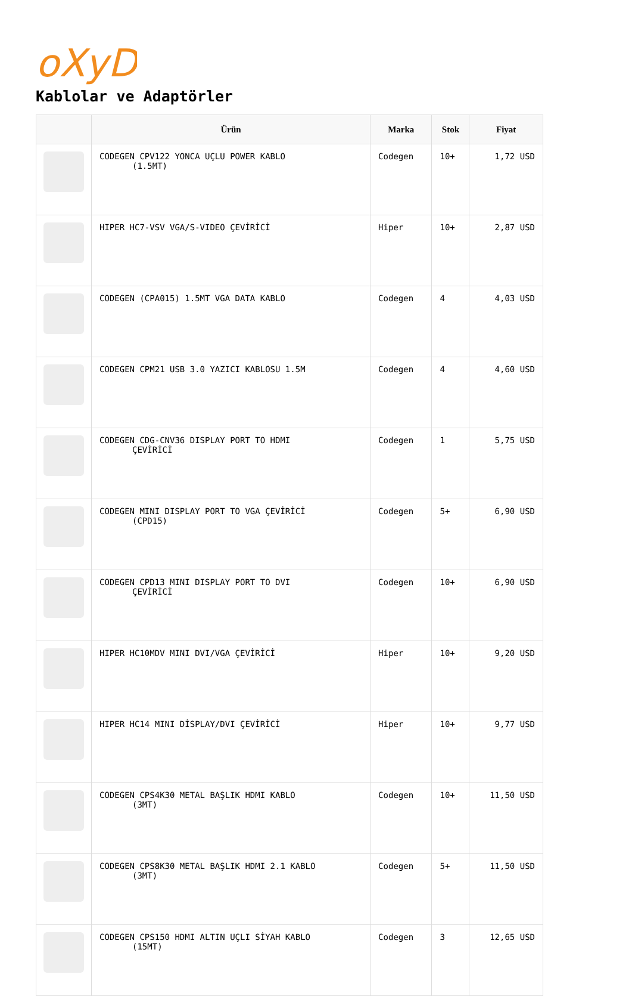oXyD
Kablolar ve Adaptörler
| | Ürün | Marka | Stok | Fiyat |
| --- | --- | --- | --- | --- |
| | CODEGEN CPV122 YONCA UÇLU POWER KABLO (1.5MT) | Codegen | 10+ | 1,72 USD |
| | HIPER HC7-VSV VGA/S-VIDEO ÇEVİRİCİ | Hiper | 10+ | 2,87 USD |
| | CODEGEN (CPA015) 1.5MT VGA DATA KABLO | Codegen | 4 | 4,03 USD |
| | CODEGEN CPM21 USB 3.0 YAZICI KABLOSU 1.5M | Codegen | 4 | 4,60 USD |
| | CODEGEN CDG-CNV36 DISPLAY PORT TO HDMI ÇEVİRİCİ | Codegen | 1 | 5,75 USD |
| | CODEGEN MINI DISPLAY PORT TO VGA ÇEVİRİCİ (CPD15) | Codegen | 5+ | 6,90 USD |
| | CODEGEN CPD13 MINI DISPLAY PORT TO DVI ÇEVİRİCİ | Codegen | 10+ | 6,90 USD |
| | HIPER HC10MDV MINI DVI/VGA ÇEVİRİCİ | Hiper | 10+ | 9,20 USD |
| | HIPER HC14 MINI DİSPLAY/DVI ÇEVİRİCİ | Hiper | 10+ | 9,77 USD |
| | CODEGEN CPS4K30 METAL BAŞLIK HDMI KABLO (3MT) | Codegen | 10+ | 11,50 USD |
| | CODEGEN CPS8K30 METAL BAŞLIK HDMI 2.1 KABLO (3MT) | Codegen | 5+ | 11,50 USD |
| | CODEGEN CPS150 HDMI ALTIN UÇLI SİYAH KABLO (15MT) | Codegen | 3 | 12,65 USD |